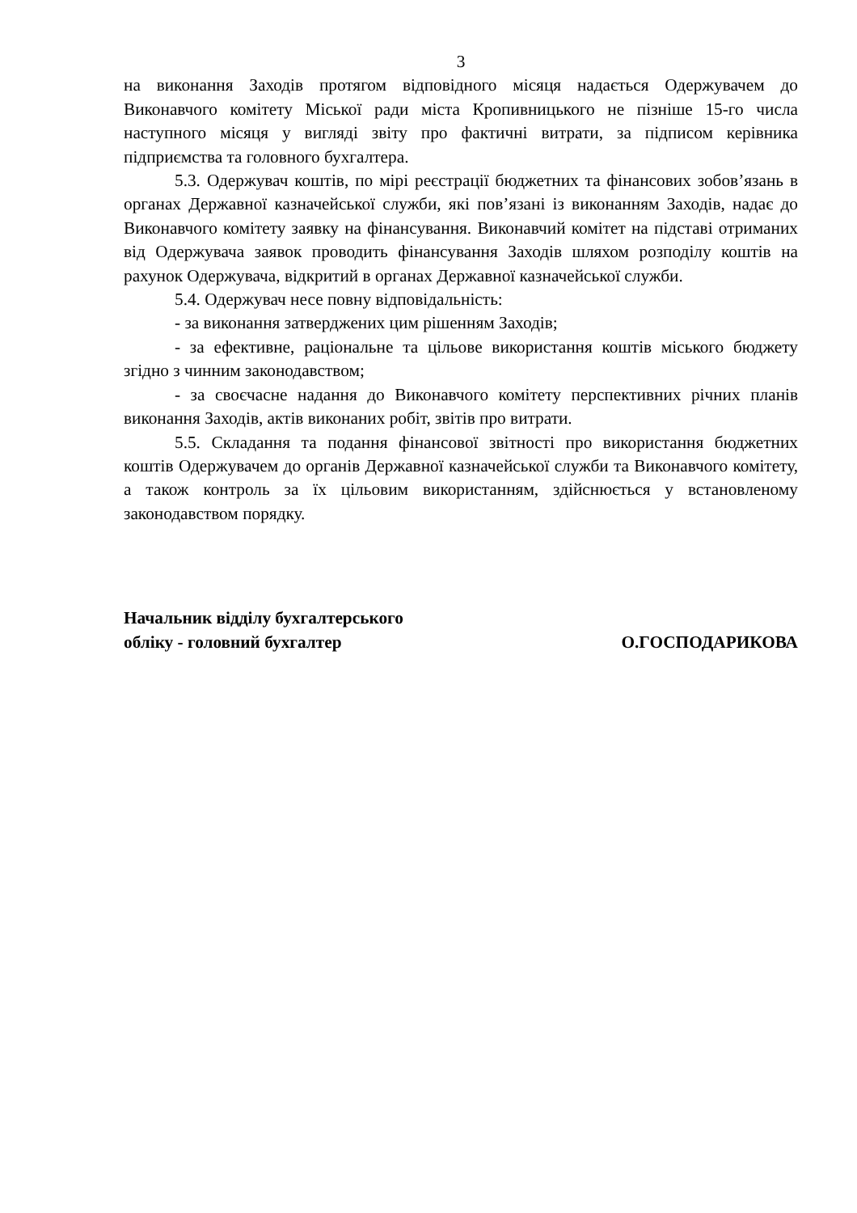3
на виконання Заходів протягом відповідного місяця надається Одержувачем до Виконавчого комітету Міської ради міста Кропивницького не пізніше 15-го числа наступного місяця у вигляді звіту про фактичні витрати, за підписом керівника підприємства та головного бухгалтера.
5.3. Одержувач коштів, по мірі реєстрації бюджетних та фінансових зобов’язань в органах Державної казначейської служби, які пов’язані із виконанням Заходів, надає до Виконавчого комітету заявку на фінансування. Виконавчий комітет на підставі отриманих від Одержувача заявок проводить фінансування Заходів шляхом розподілу коштів на рахунок Одержувача, відкритий в органах Державної казначейської служби.
5.4. Одержувач несе повну відповідальність:
- за виконання затверджених цим рішенням Заходів;
- за ефективне, раціональне та цільове використання коштів міського бюджету згідно з чинним законодавством;
- за своєчасне надання до Виконавчого комітету перспективних річних планів виконання Заходів, актів виконаних робіт, звітів про витрати.
5.5. Складання та подання фінансової звітності про використання бюджетних коштів Одержувачем до органів Державної казначейської служби та Виконавчого комітету, а також контроль за їх цільовим використанням, здійснюється у встановленому законодавством порядку.
Начальник відділу бухгалтерського
обліку - головний бухгалтер
О.ГОСПОДАРИКОВА